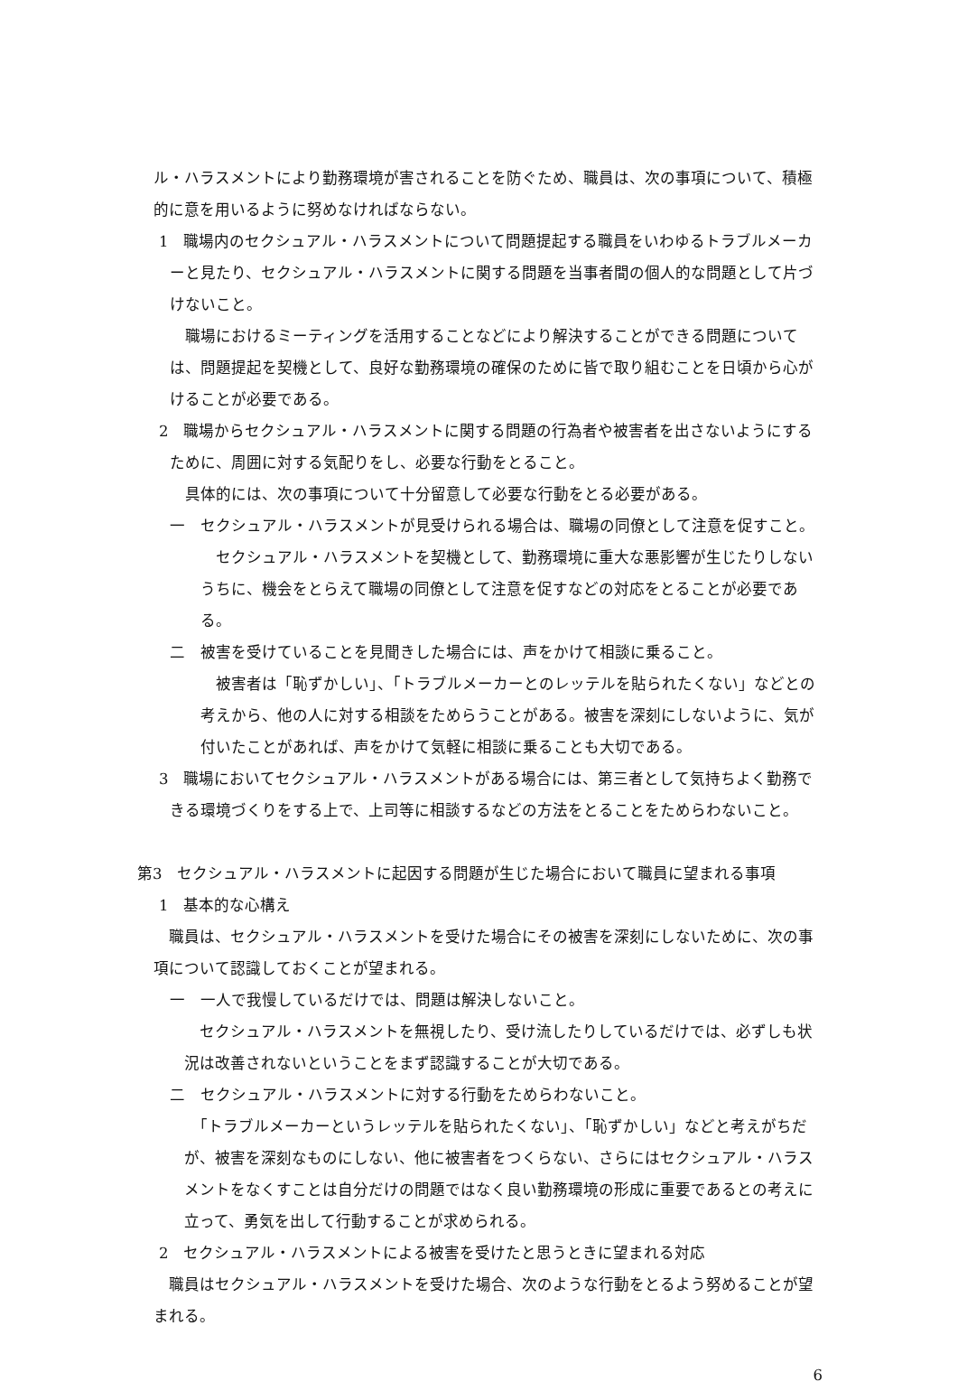ル・ハラスメントにより勤務環境が害されることを防ぐため、職員は、次の事項について、積極的に意を用いるように努めなければならない。
1　職場内のセクシュアル・ハラスメントについて問題提起する職員をいわゆるトラブルメーカーと見たり、セクシュアル・ハラスメントに関する問題を当事者間の個人的な問題として片づけないこと。
　職場におけるミーティングを活用することなどにより解決することができる問題については、問題提起を契機として、良好な勤務環境の確保のために皆で取り組むことを日頃から心がけることが必要である。
2　職場からセクシュアル・ハラスメントに関する問題の行為者や被害者を出さないようにするために、周囲に対する気配りをし、必要な行動をとること。
　具体的には、次の事項について十分留意して必要な行動をとる必要がある。
一　セクシュアル・ハラスメントが見受けられる場合は、職場の同僚として注意を促すこと。
　セクシュアル・ハラスメントを契機として、勤務環境に重大な悪影響が生じたりしないうちに、機会をとらえて職場の同僚として注意を促すなどの対応をとることが必要である。
二　被害を受けていることを見聞きした場合には、声をかけて相談に乗ること。
　被害者は「恥ずかしい」、「トラブルメーカーとのレッテルを貼られたくない」などとの考えから、他の人に対する相談をためらうことがある。被害を深刻にしないように、気が付いたことがあれば、声をかけて気軽に相談に乗ることも大切である。
3　職場においてセクシュアル・ハラスメントがある場合には、第三者として気持ちよく勤務できる環境づくりをする上で、上司等に相談するなどの方法をとることをためらわないこと。
第3　セクシュアル・ハラスメントに起因する問題が生じた場合において職員に望まれる事項
1　基本的な心構え
　職員は、セクシュアル・ハラスメントを受けた場合にその被害を深刻にしないために、次の事項について認識しておくことが望まれる。
一　一人で我慢しているだけでは、問題は解決しないこと。
　セクシュアル・ハラスメントを無視したり、受け流したりしているだけでは、必ずしも状況は改善されないということをまず認識することが大切である。
二　セクシュアル・ハラスメントに対する行動をためらわないこと。
　「トラブルメーカーというレッテルを貼られたくない」、「恥ずかしい」などと考えがちだが、被害を深刻なものにしない、他に被害者をつくらない、さらにはセクシュアル・ハラスメントをなくすことは自分だけの問題ではなく良い勤務環境の形成に重要であるとの考えに立って、勇気を出して行動することが求められる。
2　セクシュアル・ハラスメントによる被害を受けたと思うときに望まれる対応
　職員はセクシュアル・ハラスメントを受けた場合、次のような行動をとるよう努めることが望まれる。
6